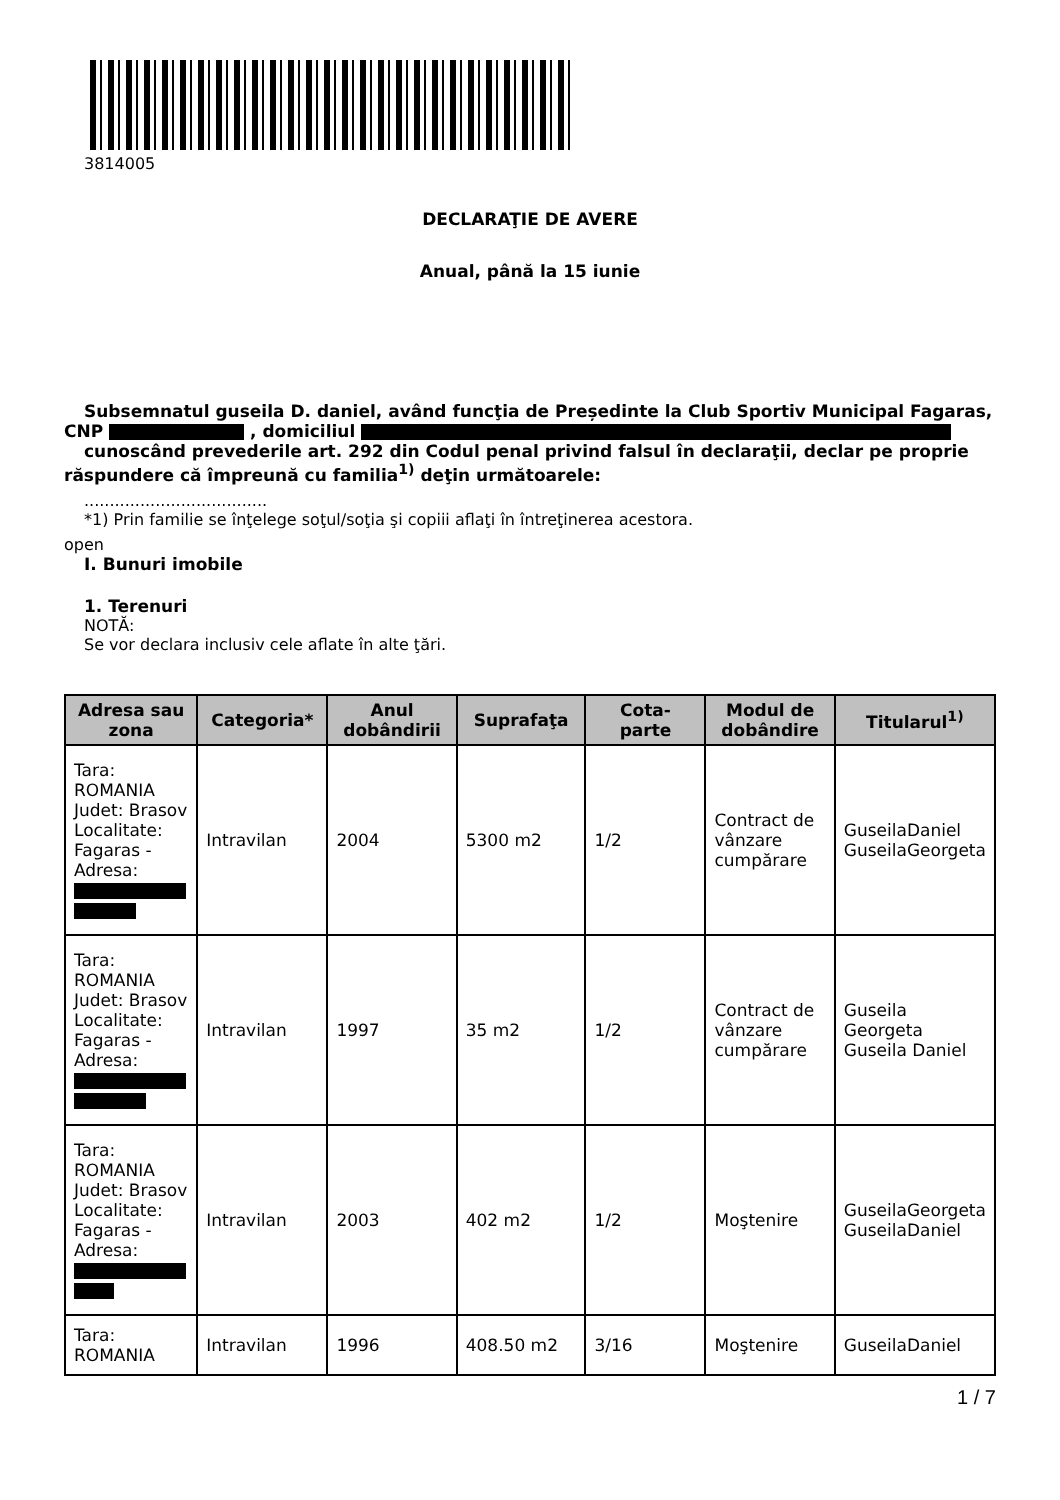3814005
DECLARAŢIE DE AVERE
Anual, până la 15 iunie
Subsemnatul guseila D. daniel, având funcţia de Președinte la Club Sportiv Municipal Fagaras,
CNP , domiciliul
cunoscând prevederile art. 292 din Codul penal privind falsul în declaraţii, declar pe proprie
răspundere că împreună cu familia<sup>1)</sup> deţin următoarele:
....................................
*1) Prin familie se înţelege soţul/soţia şi copiii aflaţi în întreţinerea acestora.
open
I. Bunuri imobile
1. Terenuri
NOTĂ:
Se vor declara inclusiv cele aflate în alte ţări.
| Adresa sau zona | Categoria* | Anul dobândirii | Suprafaţa | Cota-parte | Modul de dobândire | Titularul<sup>1)</sup> |
| --- | --- | --- | --- | --- | --- | --- |
| Tara: ROMANIA Judet: Brasov Localitate: Fagaras - Adresa: | Intravilan | 2004 | 5300 m2 | 1/2 | Contract de vânzare cumpărare | GuseilaDaniel GuseilaGeorgeta |
| Tara: ROMANIA Judet: Brasov Localitate: Fagaras - Adresa: | Intravilan | 1997 | 35 m2 | 1/2 | Contract de vânzare cumpărare | Guseila Georgeta Guseila Daniel |
| Tara: ROMANIA Judet: Brasov Localitate: Fagaras - Adresa: | Intravilan | 2003 | 402 m2 | 1/2 | Moştenire | GuseilaGeorgeta GuseilaDaniel |
| Tara: ROMANIA | Intravilan | 1996 | 408.50 m2 | 3/16 | Moştenire | GuseilaDaniel |
1 / 7